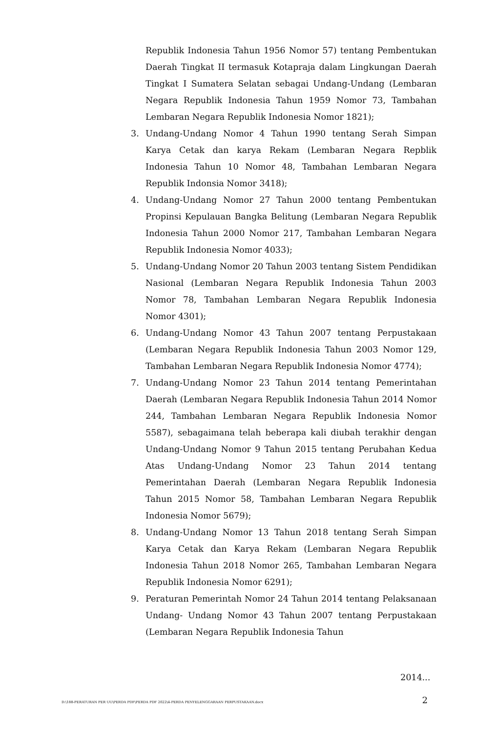Republik Indonesia Tahun 1956 Nomor 57) tentang Pembentukan Daerah Tingkat II termasuk Kotapraja dalam Lingkungan Daerah Tingkat I Sumatera Selatan sebagai Undang-Undang (Lembaran Negara Republik Indonesia Tahun 1959 Nomor 73, Tambahan Lembaran Negara Republik Indonesia Nomor 1821);
3. Undang-Undang Nomor 4 Tahun 1990 tentang Serah Simpan Karya Cetak dan karya Rekam (Lembaran Negara Repblik Indonesia Tahun 10 Nomor 48, Tambahan Lembaran Negara Republik Indonsia Nomor 3418);
4. Undang-Undang Nomor 27 Tahun 2000 tentang Pembentukan Propinsi Kepulauan Bangka Belitung (Lembaran Negara Republik Indonesia Tahun 2000 Nomor 217, Tambahan Lembaran Negara Republik Indonesia Nomor 4033);
5. Undang-Undang Nomor 20 Tahun 2003 tentang Sistem Pendidikan Nasional (Lembaran Negara Republik Indonesia Tahun 2003 Nomor 78, Tambahan Lembaran Negara Republik Indonesia Nomor 4301);
6. Undang-Undang Nomor 43 Tahun 2007 tentang Perpustakaan (Lembaran Negara Republik Indonesia Tahun 2003 Nomor 129, Tambahan Lembaran Negara Republik Indonesia Nomor 4774);
7. Undang-Undang Nomor 23 Tahun 2014 tentang Pemerintahan Daerah (Lembaran Negara Republik Indonesia Tahun 2014 Nomor 244, Tambahan Lembaran Negara Republik Indonesia Nomor 5587), sebagaimana telah beberapa kali diubah terakhir dengan Undang-Undang Nomor 9 Tahun 2015 tentang Perubahan Kedua Atas Undang-Undang Nomor 23 Tahun 2014 tentang Pemerintahan Daerah (Lembaran Negara Republik Indonesia Tahun 2015 Nomor 58, Tambahan Lembaran Negara Republik Indonesia Nomor 5679);
8. Undang-Undang Nomor 13 Tahun 2018 tentang Serah Simpan Karya Cetak dan Karya Rekam (Lembaran Negara Republik Indonesia Tahun 2018 Nomor 265, Tambahan Lembaran Negara Republik Indonesia Nomor 6291);
9. Peraturan Pemerintah Nomor 24 Tahun 2014 tentang Pelaksanaan Undang- Undang Nomor 43 Tahun 2007 tentang Perpustakaan (Lembaran Negara Republik Indonesia Tahun
2014...
D:\188-PERATURAN PER UU\PERDA PDF\PERDA PDF 2022\4-PERDA PENYELENGGARAAN PERPUSTAKAAN.docx 2